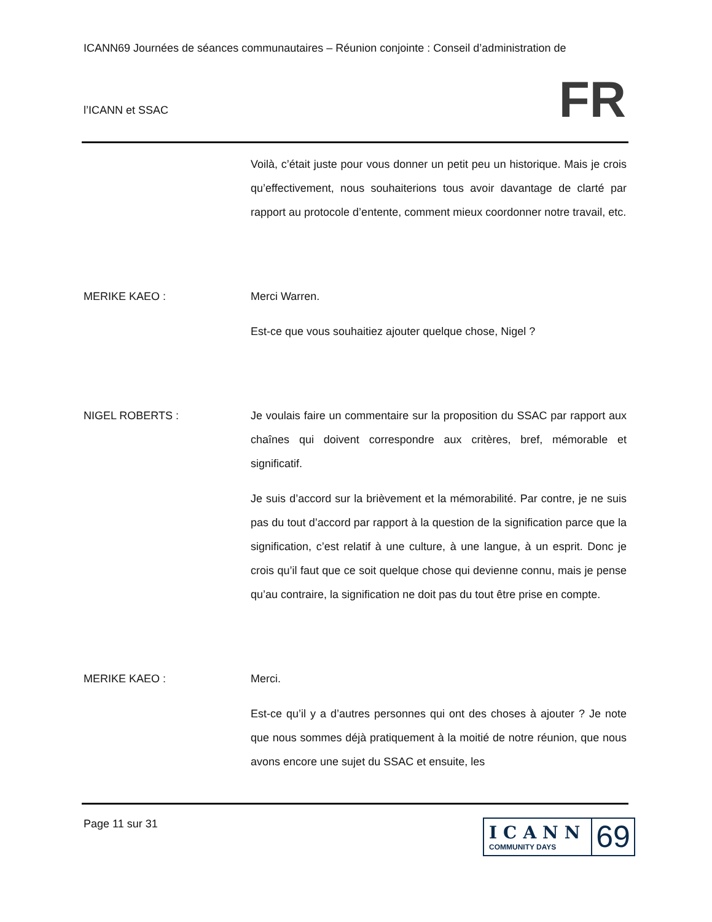ICANN69 Journées de séances communautaires – Réunion conjointe : Conseil d’administration de
l’ICANN et SSAC
FR
Voilà, c’était juste pour vous donner un petit peu un historique. Mais je crois qu’effectivement, nous souhaiterions tous avoir davantage de clarté par rapport au protocole d’entente, comment mieux coordonner notre travail, etc.
MERIKE KAEO : Merci Warren.
Est-ce que vous souhaitiez ajouter quelque chose, Nigel ?
NIGEL ROBERTS : Je voulais faire un commentaire sur la proposition du SSAC par rapport aux chaînes qui doivent correspondre aux critères, bref, mémorable et significatif.
Je suis d’accord sur la brièvement et la mémorabilité. Par contre, je ne suis pas du tout d’accord par rapport à la question de la signification parce que la signification, c’est relatif à une culture, à une langue, à un esprit. Donc je crois qu’il faut que ce soit quelque chose qui devienne connu, mais je pense qu’au contraire, la signification ne doit pas du tout être prise en compte.
MERIKE KAEO : Merci.
Est-ce qu’il y a d’autres personnes qui ont des choses à ajouter ? Je note que nous sommes déjà pratiquement à la moitié de notre réunion, que nous avons encore une sujet du SSAC et ensuite, les
Page 11 sur 31
ICANN
COMMUNITY DAYS
69